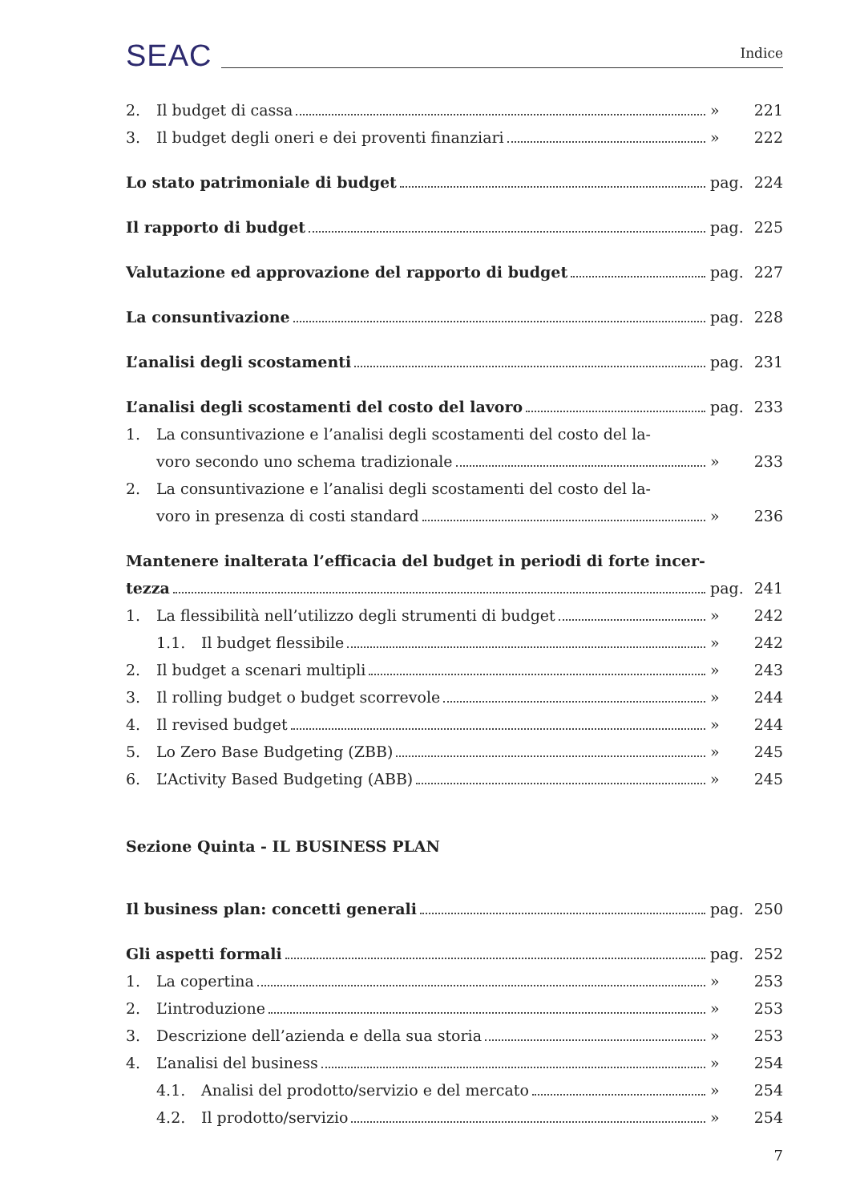SEAC Indice
2. Il budget di cassa » 221
3. Il budget degli oneri e dei proventi finanziari » 222
Lo stato patrimoniale di budget pag. 224
Il rapporto di budget pag. 225
Valutazione ed approvazione del rapporto di budget pag. 227
La consuntivazione pag. 228
L’analisi degli scostamenti pag. 231
L’analisi degli scostamenti del costo del lavoro pag. 233
1. La consuntivazione e l’analisi degli scostamenti del costo del la-
voro secondo uno schema tradizionale » 233
2. La consuntivazione e l’analisi degli scostamenti del costo del la-
voro in presenza di costi standard » 236
Mantenere inalterata l’efficacia del budget in periodi di forte incer-
tezza pag. 241
1. La flessibilità nell’utilizzo degli strumenti di budget » 242
1.1. Il budget flessibile » 242
2. Il budget a scenari multipli » 243
3. Il rolling budget o budget scorrevole » 244
4. Il revised budget » 244
5. Lo Zero Base Budgeting (ZBB) » 245
6. L’Activity Based Budgeting (ABB) » 245
Sezione Quinta - IL BUSINESS PLAN
Il business plan: concetti generali pag. 250
Gli aspetti formali pag. 252
1. La copertina » 253
2. L’introduzione » 253
3. Descrizione dell’azienda e della sua storia » 253
4. L’analisi del business » 254
4.1. Analisi del prodotto/servizio e del mercato » 254
4.2. Il prodotto/servizio » 254
7